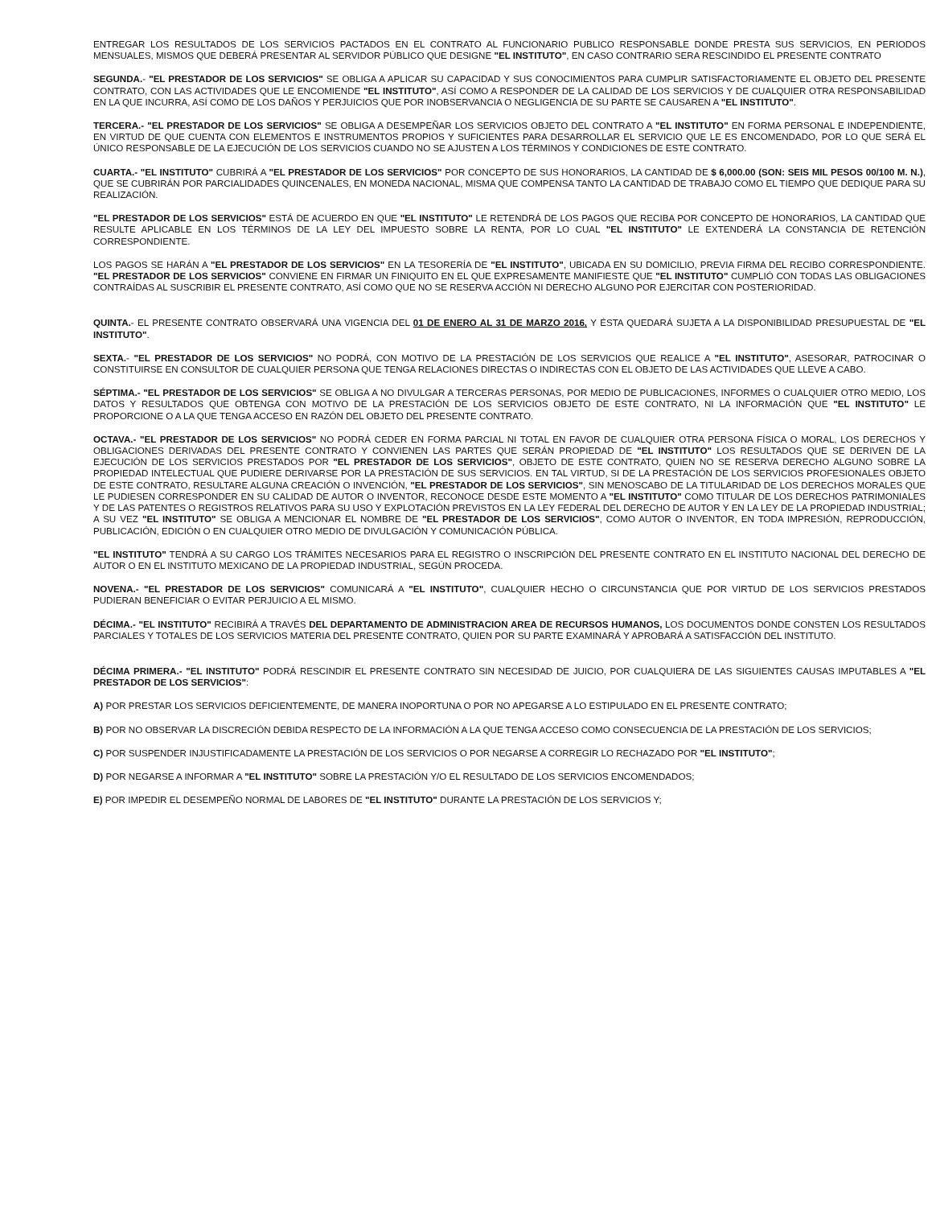ENTREGAR LOS RESULTADOS DE LOS SERVICIOS PACTADOS EN EL CONTRATO AL FUNCIONARIO PUBLICO RESPONSABLE DONDE PRESTA SUS SERVICIOS, EN PERIODOS MENSUALES, MISMOS QUE DEBERÁ PRESENTAR AL SERVIDOR PÚBLICO QUE DESIGNE "EL INSTITUTO", EN CASO CONTRARIO SERA RESCINDIDO EL PRESENTE CONTRATO
SEGUNDA.- "EL PRESTADOR DE LOS SERVICIOS" SE OBLIGA A APLICAR SU CAPACIDAD Y SUS CONOCIMIENTOS PARA CUMPLIR SATISFACTORIAMENTE EL OBJETO DEL PRESENTE CONTRATO, CON LAS ACTIVIDADES QUE LE ENCOMIENDE "EL INSTITUTO", ASÍ COMO A RESPONDER DE LA CALIDAD DE LOS SERVICIOS Y DE CUALQUIER OTRA RESPONSABILIDAD EN LA QUE INCURRA, ASÍ COMO DE LOS DAÑOS Y PERJUICIOS QUE POR INOBSERVANCIA O NEGLIGENCIA DE SU PARTE SE CAUSAREN A "EL INSTITUTO".
TERCERA.- "EL PRESTADOR DE LOS SERVICIOS" SE OBLIGA A DESEMPEÑAR LOS SERVICIOS OBJETO DEL CONTRATO A "EL INSTITUTO" EN FORMA PERSONAL E INDEPENDIENTE, EN VIRTUD DE QUE CUENTA CON ELEMENTOS E INSTRUMENTOS PROPIOS Y SUFICIENTES PARA DESARROLLAR EL SERVICIO QUE LE ES ENCOMENDADO, POR LO QUE SERÁ EL ÚNICO RESPONSABLE DE LA EJECUCIÓN DE LOS SERVICIOS CUANDO NO SE AJUSTEN A LOS TÉRMINOS Y CONDICIONES DE ESTE CONTRATO.
CUARTA.- "EL INSTITUTO" CUBRIRÁ A "EL PRESTADOR DE LOS SERVICIOS" POR CONCEPTO DE SUS HONORARIOS, LA CANTIDAD DE $ 6,000.00 (SON: SEIS MIL PESOS 00/100 M. N.), QUE SE CUBRIRÁN POR PARCIALIDADES QUINCENALES, EN MONEDA NACIONAL, MISMA QUE COMPENSA TANTO LA CANTIDAD DE TRABAJO COMO EL TIEMPO QUE DEDIQUE PARA SU REALIZACIÓN.
"EL PRESTADOR DE LOS SERVICIOS" ESTÁ DE ACUERDO EN QUE "EL INSTITUTO" LE RETENDRÁ DE LOS PAGOS QUE RECIBA POR CONCEPTO DE HONORARIOS, LA CANTIDAD QUE RESULTE APLICABLE EN LOS TÉRMINOS DE LA LEY DEL IMPUESTO SOBRE LA RENTA, POR LO CUAL "EL INSTITUTO" LE EXTENDERÁ LA CONSTANCIA DE RETENCIÓN CORRESPONDIENTE.
LOS PAGOS SE HARÁN A "EL PRESTADOR DE LOS SERVICIOS" EN LA TESORERÍA DE "EL INSTITUTO", UBICADA EN SU DOMICILIO, PREVIA FIRMA DEL RECIBO CORRESPONDIENTE. "EL PRESTADOR DE LOS SERVICIOS" CONVIENE EN FIRMAR UN FINIQUITO EN EL QUE EXPRESAMENTE MANIFIESTE QUE "EL INSTITUTO" CUMPLIÓ CON TODAS LAS OBLIGACIONES CONTRAÍDAS AL SUSCRIBIR EL PRESENTE CONTRATO, ASÍ COMO QUE NO SE RESERVA ACCIÓN NI DERECHO ALGUNO POR EJERCITAR CON POSTERIORIDAD.
QUINTA.- EL PRESENTE CONTRATO OBSERVARÁ UNA VIGENCIA DEL 01 DE ENERO AL 31 DE MARZO 2016, Y ÉSTA QUEDARÁ SUJETA A LA DISPONIBILIDAD PRESUPUESTAL DE "EL INSTITUTO".
SEXTA.- "EL PRESTADOR DE LOS SERVICIOS" NO PODRÁ, CON MOTIVO DE LA PRESTACIÓN DE LOS SERVICIOS QUE REALICE A "EL INSTITUTO", ASESORAR, PATROCINAR O CONSTITUIRSE EN CONSULTOR DE CUALQUIER PERSONA QUE TENGA RELACIONES DIRECTAS O INDIRECTAS CON EL OBJETO DE LAS ACTIVIDADES QUE LLEVE A CABO.
SÉPTIMA.- "EL PRESTADOR DE LOS SERVICIOS" SE OBLIGA A NO DIVULGAR A TERCERAS PERSONAS, POR MEDIO DE PUBLICACIONES, INFORMES O CUALQUIER OTRO MEDIO, LOS DATOS Y RESULTADOS QUE OBTENGA CON MOTIVO DE LA PRESTACIÓN DE LOS SERVICIOS OBJETO DE ESTE CONTRATO, NI LA INFORMACIÓN QUE "EL INSTITUTO" LE PROPORCIONE O A LA QUE TENGA ACCESO EN RAZÓN DEL OBJETO DEL PRESENTE CONTRATO.
OCTAVA.- "EL PRESTADOR DE LOS SERVICIOS" NO PODRÁ CEDER EN FORMA PARCIAL NI TOTAL EN FAVOR DE CUALQUIER OTRA PERSONA FÍSICA O MORAL, LOS DERECHOS Y OBLIGACIONES DERIVADAS DEL PRESENTE CONTRATO Y CONVIENEN LAS PARTES QUE SERÁN PROPIEDAD DE "EL INSTITUTO" LOS RESULTADOS QUE SE DERIVEN DE LA EJECUCIÓN DE LOS SERVICIOS PRESTADOS POR "EL PRESTADOR DE LOS SERVICIOS", OBJETO DE ESTE CONTRATO, QUIEN NO SE RESERVA DERECHO ALGUNO SOBRE LA PROPIEDAD INTELECTUAL QUE PUDIERE DERIVARSE POR LA PRESTACIÓN DE SUS SERVICIOS. EN TAL VIRTUD, SI DE LA PRESTACIÓN DE LOS SERVICIOS PROFESIONALES OBJETO DE ESTE CONTRATO, RESULTARE ALGUNA CREACIÓN O INVENCIÓN, "EL PRESTADOR DE LOS SERVICIOS", SIN MENOSCABO DE LA TITULARIDAD DE LOS DERECHOS MORALES QUE LE PUDIESEN CORRESPONDER EN SU CALIDAD DE AUTOR O INVENTOR, RECONOCE DESDE ESTE MOMENTO A "EL INSTITUTO" COMO TITULAR DE LOS DERECHOS PATRIMONIALES Y DE LAS PATENTES O REGISTROS RELATIVOS PARA SU USO Y EXPLOTACIÓN PREVISTOS EN LA LEY FEDERAL DEL DERECHO DE AUTOR Y EN LA LEY DE LA PROPIEDAD INDUSTRIAL; A SU VEZ "EL INSTITUTO" SE OBLIGA A MENCIONAR EL NOMBRE DE "EL PRESTADOR DE LOS SERVICIOS", COMO AUTOR O INVENTOR, EN TODA IMPRESIÓN, REPRODUCCIÓN, PUBLICACIÓN, EDICIÓN O EN CUALQUIER OTRO MEDIO DE DIVULGACIÓN Y COMUNICACIÓN PÚBLICA.
"EL INSTITUTO" TENDRÁ A SU CARGO LOS TRÁMITES NECESARIOS PARA EL REGISTRO O INSCRIPCIÓN DEL PRESENTE CONTRATO EN EL INSTITUTO NACIONAL DEL DERECHO DE AUTOR O EN EL INSTITUTO MEXICANO DE LA PROPIEDAD INDUSTRIAL, SEGÚN PROCEDA.
NOVENA.- "EL PRESTADOR DE LOS SERVICIOS" COMUNICARÁ A "EL INSTITUTO", CUALQUIER HECHO O CIRCUNSTANCIA QUE POR VIRTUD DE LOS SERVICIOS PRESTADOS PUDIERAN BENEFICIAR O EVITAR PERJUICIO A EL MISMO.
DÉCIMA.- "EL INSTITUTO" RECIBIRÁ A TRAVÉS DEL DEPARTAMENTO DE ADMINISTRACION AREA DE RECURSOS HUMANOS, LOS DOCUMENTOS DONDE CONSTEN LOS RESULTADOS PARCIALES Y TOTALES DE LOS SERVICIOS MATERIA DEL PRESENTE CONTRATO, QUIEN POR SU PARTE EXAMINARÁ Y APROBARÁ A SATISFACCIÓN DEL INSTITUTO.
DÉCIMA PRIMERA.- "EL INSTITUTO" PODRÁ RESCINDIR EL PRESENTE CONTRATO SIN NECESIDAD DE JUICIO, POR CUALQUIERA DE LAS SIGUIENTES CAUSAS IMPUTABLES A "EL PRESTADOR DE LOS SERVICIOS":
A) POR PRESTAR LOS SERVICIOS DEFICIENTEMENTE, DE MANERA INOPORTUNA O POR NO APEGARSE A LO ESTIPULADO EN EL PRESENTE CONTRATO;
B) POR NO OBSERVAR LA DISCRECIÓN DEBIDA RESPECTO DE LA INFORMACIÓN A LA QUE TENGA ACCESO COMO CONSECUENCIA DE LA PRESTACIÓN DE LOS SERVICIOS;
C) POR SUSPENDER INJUSTIFICADAMENTE LA PRESTACIÓN DE LOS SERVICIOS O POR NEGARSE A CORREGIR LO RECHAZADO POR "EL INSTITUTO";
D) POR NEGARSE A INFORMAR A "EL INSTITUTO" SOBRE LA PRESTACIÓN Y/O EL RESULTADO DE LOS SERVICIOS ENCOMENDADOS;
E) POR IMPEDIR EL DESEMPEÑO NORMAL DE LABORES DE "EL INSTITUTO" DURANTE LA PRESTACIÓN DE LOS SERVICIOS Y;